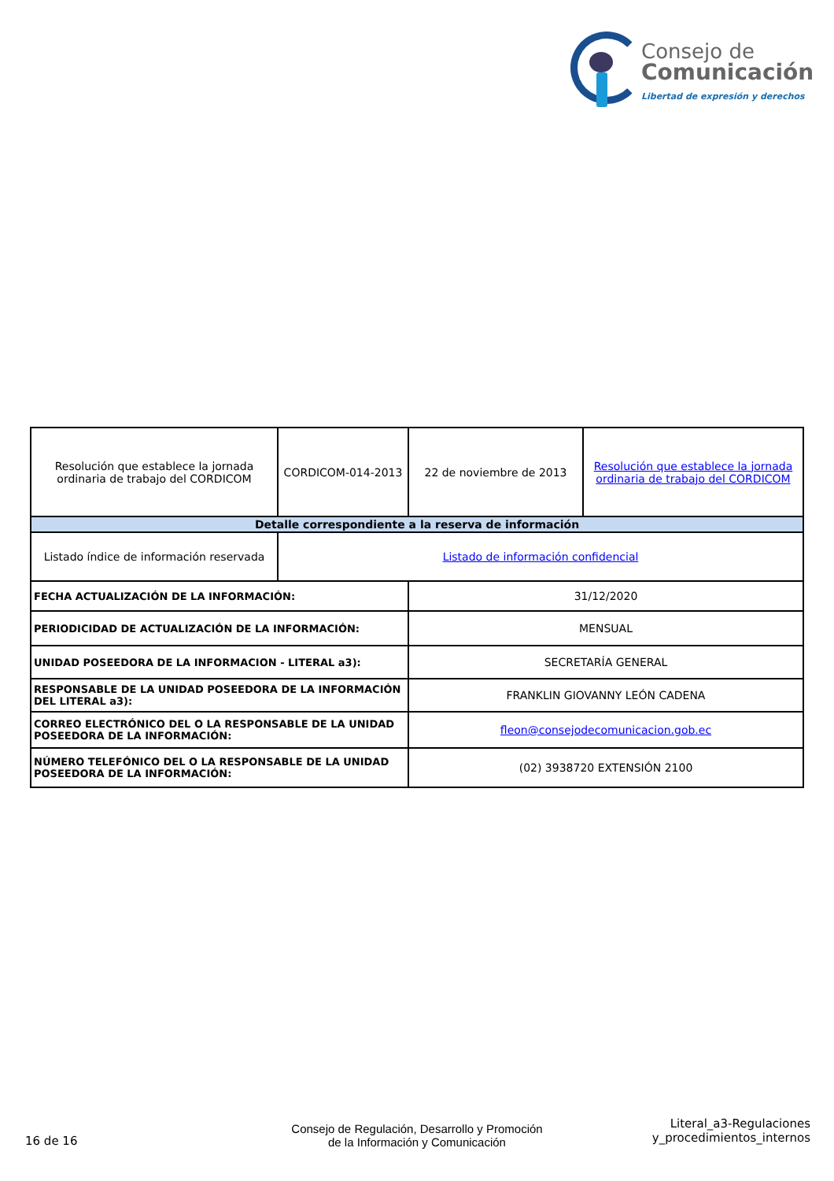Consejo de
Comunicación
Libertad de expresión y derechos
| Resolución que establece la jornada ordinaria de trabajo del CORDICOM | CORDICOM-014-2013 | 22 de noviembre de 2013 | Resolución que establece la jornada ordinaria de trabajo del CORDICOM |
| Detalle correspondiente a la reserva de información | | | |
| Listado índice de información reservada | Listado de información confidencial | | |
| FECHA ACTUALIZACIÓN DE LA INFORMACIÓN: | | 31/12/2020 | |
| PERIODICIDAD DE ACTUALIZACIÓN DE LA INFORMACIÓN: | | MENSUAL | |
| UNIDAD POSEEDORA DE LA INFORMACION - LITERAL a3): | | SECRETARÍA GENERAL | |
| RESPONSABLE DE LA UNIDAD POSEEDORA DE LA INFORMACIÓN DEL LITERAL a3): | | FRANKLIN GIOVANNY LEÓN CADENA | |
| CORREO ELECTRÓNICO DEL O LA RESPONSABLE DE LA UNIDAD POSEEDORA DE LA INFORMACIÓN: | | fleon@consejodecomunicacion.gob.ec | |
| NÚMERO TELEFÓNICO DEL O LA RESPONSABLE DE LA UNIDAD POSEEDORA DE LA INFORMACIÓN: | | (02) 3938720 EXTENSIÓN 2100 | |
16 de 16
Consejo de Regulación, Desarrollo y Promoción de la Información y Comunicación
Literal_a3-Regulaciones
y_procedimientos_internos